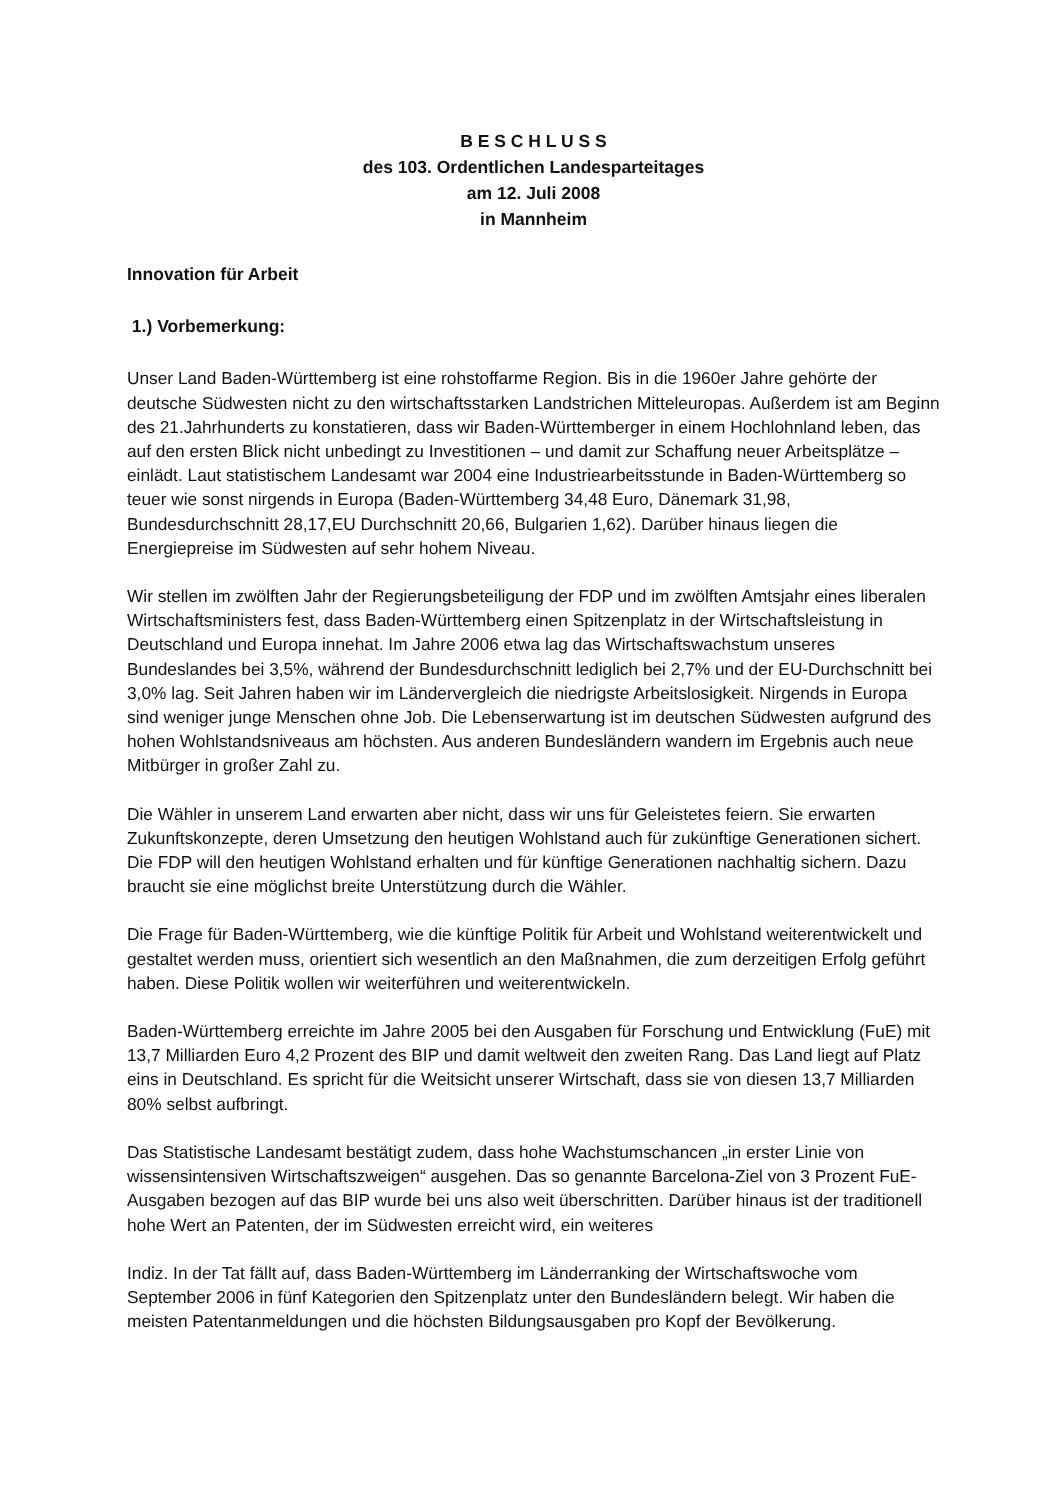B E S C H L U S S
des 103. Ordentlichen Landesparteitages
am 12. Juli 2008
in Mannheim
Innovation für Arbeit
1.) Vorbemerkung:
Unser Land Baden-Württemberg ist eine rohstoffarme Region. Bis in die 1960er Jahre gehörte der deutsche Südwesten nicht zu den wirtschaftsstarken Landstrichen Mitteleuropas. Außerdem ist am Beginn des 21.Jahrhunderts zu konstatieren, dass wir Baden-Württemberger in einem Hochlohnland leben, das auf den ersten Blick nicht unbedingt zu Investitionen – und damit zur Schaffung neuer Arbeitsplätze – einlädt. Laut statistischem Landesamt war 2004 eine Industriearbeitsstunde in Baden-Württemberg so teuer wie sonst nirgends in Europa (Baden-Württemberg 34,48 Euro, Dänemark 31,98, Bundesdurchschnitt 28,17,EU Durchschnitt 20,66, Bulgarien 1,62). Darüber hinaus liegen die Energiepreise im Südwesten auf sehr hohem Niveau.
Wir stellen im zwölften Jahr der Regierungsbeteiligung der FDP und im zwölften Amtsjahr eines liberalen Wirtschaftsministers fest, dass Baden-Württemberg einen Spitzenplatz in der Wirtschaftsleistung in Deutschland und Europa innehat. Im Jahre 2006 etwa lag das Wirtschaftswachstum unseres Bundeslandes bei 3,5%, während der Bundesdurchschnitt lediglich bei 2,7% und der EU-Durchschnitt bei 3,0% lag. Seit Jahren haben wir im Ländervergleich die niedrigste Arbeitslosigkeit. Nirgends in Europa sind weniger junge Menschen ohne Job. Die Lebenserwartung ist im deutschen Südwesten aufgrund des hohen Wohlstandsniveaus am höchsten. Aus anderen Bundesländern wandern im Ergebnis auch neue Mitbürger in großer Zahl zu.
Die Wähler in unserem Land erwarten aber nicht, dass wir uns für Geleistetes feiern. Sie erwarten Zukunftskonzepte, deren Umsetzung den heutigen Wohlstand auch für zukünftige Generationen sichert. Die FDP will den heutigen Wohlstand erhalten und für künftige Generationen nachhaltig sichern. Dazu braucht sie eine möglichst breite Unterstützung durch die Wähler.
Die Frage für Baden-Württemberg, wie die künftige Politik für Arbeit und Wohlstand weiterentwickelt und gestaltet werden muss, orientiert sich wesentlich an den Maßnahmen, die zum derzeitigen Erfolg geführt haben. Diese Politik wollen wir weiterführen und weiterentwickeln.
Baden-Württemberg erreichte im Jahre 2005 bei den Ausgaben für Forschung und Entwicklung (FuE) mit 13,7 Milliarden Euro 4,2 Prozent des BIP und damit weltweit den zweiten Rang. Das Land liegt auf Platz eins in Deutschland. Es spricht für die Weitsicht unserer Wirtschaft, dass sie von diesen 13,7 Milliarden 80% selbst aufbringt.
Das Statistische Landesamt bestätigt zudem, dass hohe Wachstumschancen „in erster Linie von wissensintensiven Wirtschaftszweigen“ ausgehen. Das so genannte Barcelona-Ziel von 3 Prozent FuE-Ausgaben bezogen auf das BIP wurde bei uns also weit überschritten. Darüber hinaus ist der traditionell hohe Wert an Patenten, der im Südwesten erreicht wird, ein weiteres
Indiz. In der Tat fällt auf, dass Baden-Württemberg im Länderranking der Wirtschaftswoche vom September 2006 in fünf Kategorien den Spitzenplatz unter den Bundesländern belegt. Wir haben die meisten Patentanmeldungen und die höchsten Bildungsausgaben pro Kopf der Bevölkerung.